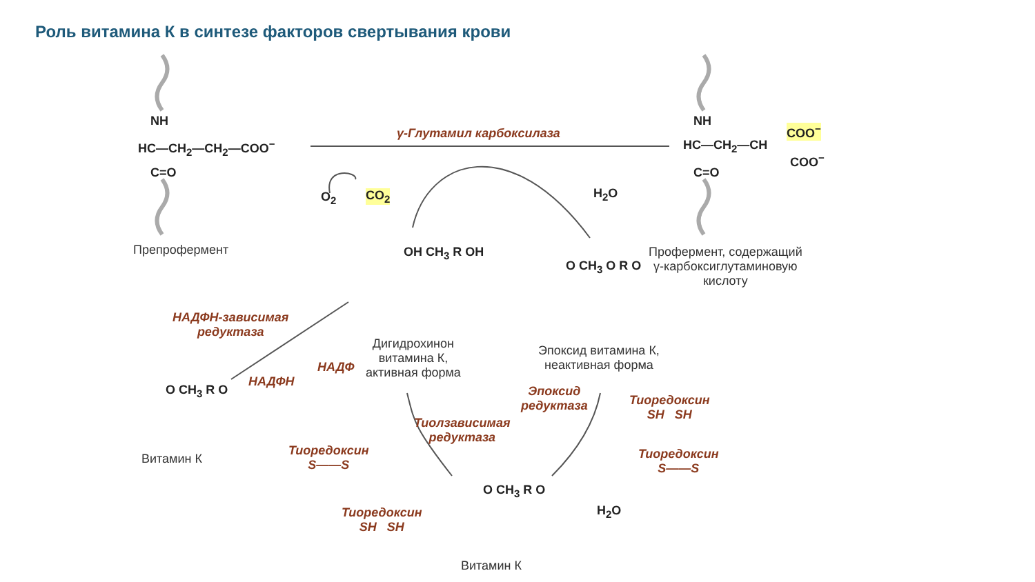Роль витамина К в синтезе факторов свертывания крови
HC—CH<sub>2</sub>—CH<sub>2</sub>—COO<sup>−</sup>
NH
C=O
Препрофермент
γ-Глутамил карбоксилаза
O<sub>2</sub> CO<sub>2</sub> H<sub>2</sub>O
HC—CH<sub>2</sub>—CH
NH
C=O
COO<sup>−</sup>
COO<sup>−</sup>
Профермент, содержащий
γ-карбоксиглутаминовую
кислоту
OH CH<sub>3</sub> R OH
Дигидрохинон
витамина К,
активная форма
O CH<sub>3</sub> O R O
Эпоксид витамина К,
неактивная форма
НАДФН-зависимая
редуктаза
НАДФ
НАДФН
O CH<sub>3</sub> R O
Витамин К
Эпоксид
редуктаза
Тиоредоксин
SH SH
Тиоредоксин
S——S
Тиолзависимая
редуктаза
Тиоредоксин
S——S
Тиоредоксин
SH SH
H<sub>2</sub>O
O CH<sub>3</sub> R O
Витамин К